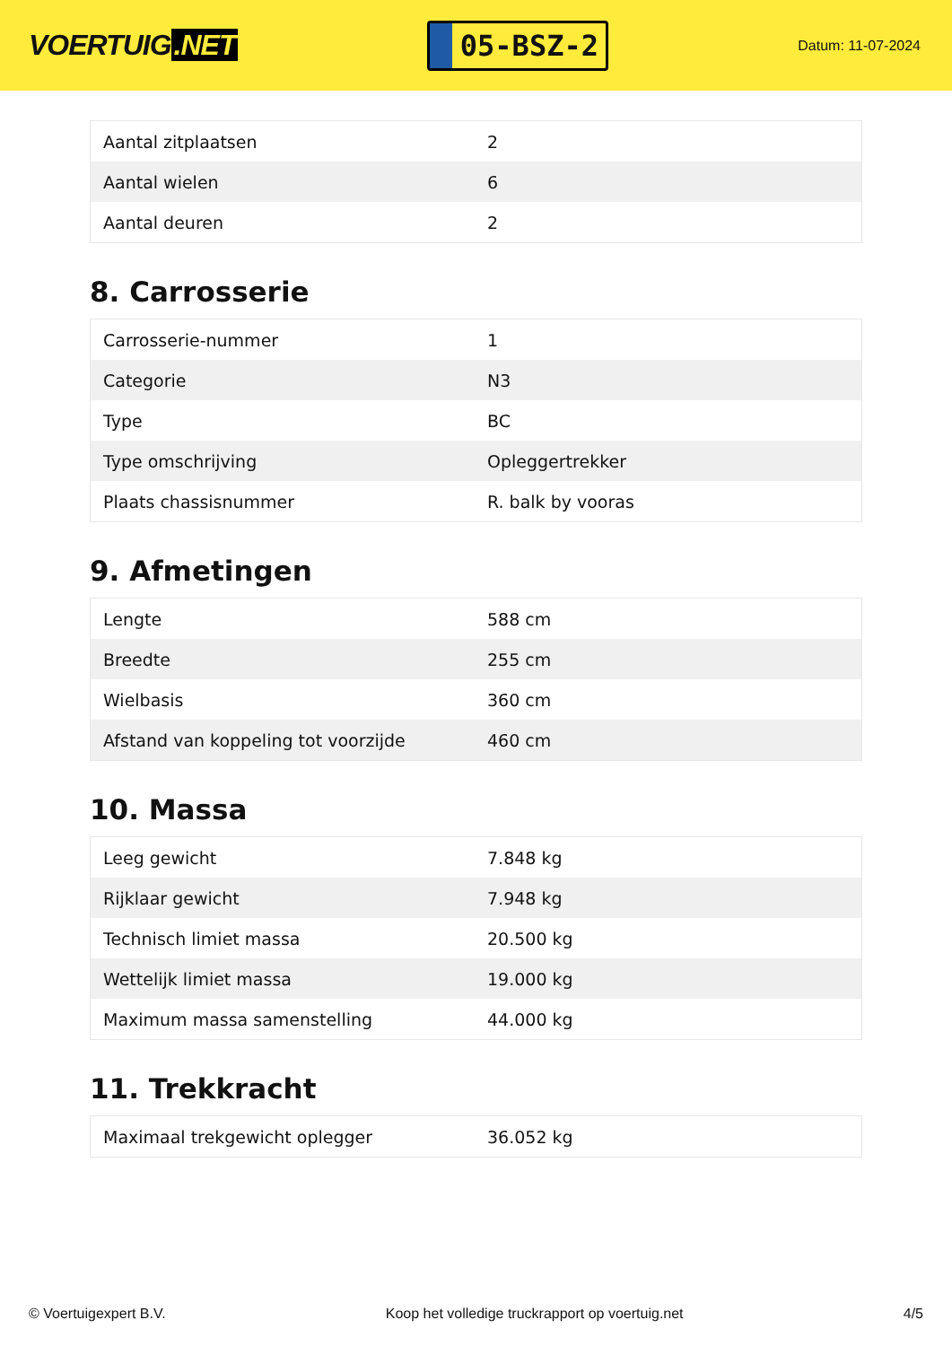VOERTUIG.NET
05-BSZ-2
Datum: 11-07-2024
| Aantal zitplaatsen | 2 |
| Aantal wielen | 6 |
| Aantal deuren | 2 |
8. Carrosserie
| Carrosserie-nummer | 1 |
| Categorie | N3 |
| Type | BC |
| Type omschrijving | Opleggertrekker |
| Plaats chassisnummer | R. balk by vooras |
9. Afmetingen
| Lengte | 588 cm |
| Breedte | 255 cm |
| Wielbasis | 360 cm |
| Afstand van koppeling tot voorzijde | 460 cm |
10. Massa
| Leeg gewicht | 7.848 kg |
| Rijklaar gewicht | 7.948 kg |
| Technisch limiet massa | 20.500 kg |
| Wettelijk limiet massa | 19.000 kg |
| Maximum massa samenstelling | 44.000 kg |
11. Trekkracht
| Maximaal trekgewicht oplegger | 36.052 kg |
© Voertuigexpert B.V. Koop het volledige truckrapport op voertuig.net 4/5